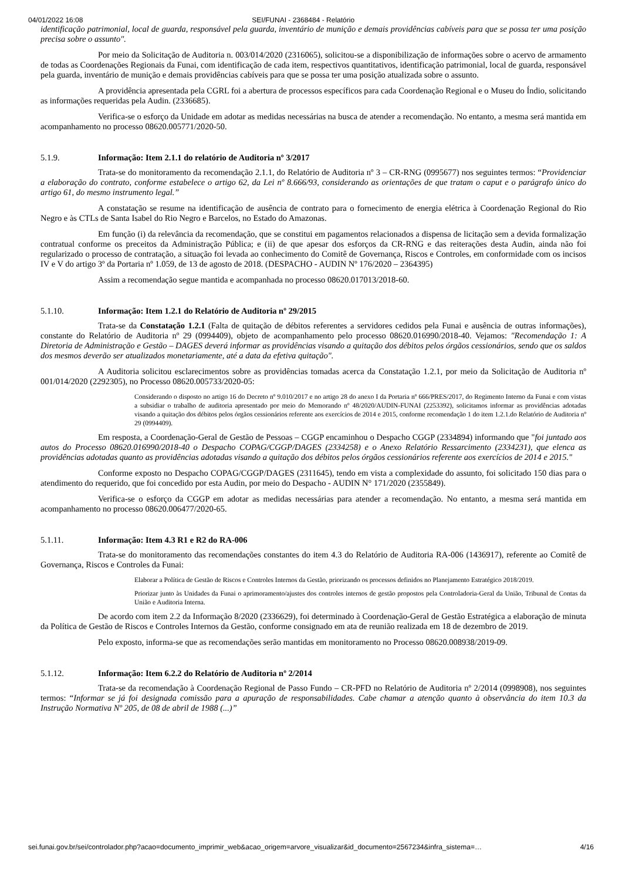04/01/2022 16:08 SEI/FUNAI - 2368484 - Relatório
identificação patrimonial, local de guarda, responsável pela guarda, inventário de munição e demais providências cabíveis para que se possa ter uma posição precisa sobre o assunto".
Por meio da Solicitação de Auditoria n. 003/014/2020 (2316065), solicitou-se a disponibilização de informações sobre o acervo de armamento de todas as Coordenações Regionais da Funai, com identificação de cada item, respectivos quantitativos, identificação patrimonial, local de guarda, responsável pela guarda, inventário de munição e demais providências cabíveis para que se possa ter uma posição atualizada sobre o assunto.
A providência apresentada pela CGRL foi a abertura de processos específicos para cada Coordenação Regional e o Museu do Índio, solicitando as informações requeridas pela Audin. (2336685).
Verifica-se o esforço da Unidade em adotar as medidas necessárias na busca de atender a recomendação. No entanto, a mesma será mantida em acompanhamento no processo 08620.005771/2020-50.
5.1.9. Informação: Item 2.1.1 do relatório de Auditoria nº 3/2017
Trata-se do monitoramento da recomendação 2.1.1, do Relatório de Auditoria nº 3 – CR-RNG (0995677) nos seguintes termos: “Providenciar a elaboração do contrato, conforme estabelece o artigo 62, da Lei nº 8.666/93, considerando as orientações de que tratam o caput e o parágrafo único do artigo 61, do mesmo instrumento legal.”
A constatação se resume na identificação de ausência de contrato para o fornecimento de energia elétrica à Coordenação Regional do Rio Negro e às CTLs de Santa Isabel do Rio Negro e Barcelos, no Estado do Amazonas.
Em função (i) da relevância da recomendação, que se constitui em pagamentos relacionados a dispensa de licitação sem a devida formalização contratual conforme os preceitos da Administração Pública; e (ii) de que apesar dos esforços da CR-RNG e das reiterações desta Audin, ainda não foi regularizado o processo de contratação, a situação foi levada ao conhecimento do Comitê de Governança, Riscos e Controles, em conformidade com os incisos IV e V do artigo 3º da Portaria nº 1.059, de 13 de agosto de 2018. (DESPACHO - AUDIN Nº 176/2020 – 2364395)
Assim a recomendação segue mantida e acompanhada no processo 08620.017013/2018-60.
5.1.10. Informação: Item 1.2.1 do Relatório de Auditoria nº 29/2015
Trata-se da Constatação 1.2.1 (Falta de quitação de débitos referentes a servidores cedidos pela Funai e ausência de outras informações), constante do Relatório de Auditoria nº 29 (0994409), objeto de acompanhamento pelo processo 08620.016990/2018-40. Vejamos: "Recomendação 1: A Diretoria de Administração e Gestão – DAGES deverá informar as providências visando a quitação dos débitos pelos órgãos cessionários, sendo que os saldos dos mesmos deverão ser atualizados monetariamente, até a data da efetiva quitação".
A Auditoria solicitou esclarecimentos sobre as providências tomadas acerca da Constatação 1.2.1, por meio da Solicitação de Auditoria nº 001/014/2020 (2292305), no Processo 08620.005733/2020-05:
Considerando o disposto no artigo 16 do Decreto nº 9.010/2017 e no artigo 28 do anexo I da Portaria nº 666/PRES/2017, do Regimento Interno da Funai e com vistas a subsidiar o trabalho de auditoria apresentado por meio do Memorando nº 48/2020/AUDIN-FUNAI (2253392), solicitamos informar as providências adotadas visando a quitação dos débitos pelos órgãos cessionários referente aos exercícios de 2014 e 2015, conforme recomendação 1 do item 1.2.1.do Relatório de Auditoria nº 29 (0994409).
Em resposta, a Coordenação-Geral de Gestão de Pessoas – CGGP encaminhou o Despacho CGGP (2334894) informando que "foi juntado aos autos do Processo 08620.016990/2018-40 o Despacho COPAG/CGGP/DAGES (2334258) e o Anexo Relatório Ressarcimento (2334231), que elenca as providências adotadas quanto as providências adotadas visando a quitação dos débitos pelos órgãos cessionários referente aos exercícios de 2014 e 2015."
Conforme exposto no Despacho COPAG/CGGP/DAGES (2311645), tendo em vista a complexidade do assunto, foi solicitado 150 dias para o atendimento do requerido, que foi concedido por esta Audin, por meio do Despacho - AUDIN N° 171/2020 (2355849).
Verifica-se o esforço da CGGP em adotar as medidas necessárias para atender a recomendação. No entanto, a mesma será mantida em acompanhamento no processo 08620.006477/2020-65.
5.1.11. Informação: Item 4.3 R1 e R2 do RA-006
Trata-se do monitoramento das recomendações constantes do item 4.3 do Relatório de Auditoria RA-006 (1436917), referente ao Comitê de Governança, Riscos e Controles da Funai:
Elaborar a Política de Gestão de Riscos e Controles Internos da Gestão, priorizando os processos definidos no Planejamento Estratégico 2018/2019.
Priorizar junto às Unidades da Funai o aprimoramento/ajustes dos controles internos de gestão propostos pela Controladoria-Geral da União, Tribunal de Contas da União e Auditoria Interna.
De acordo com item 2.2 da Informação 8/2020 (2336629), foi determinado à Coordenação-Geral de Gestão Estratégica a elaboração de minuta da Política de Gestão de Riscos e Controles Internos da Gestão, conforme consignado em ata de reunião realizada em 18 de dezembro de 2019.
Pelo exposto, informa-se que as recomendações serão mantidas em monitoramento no Processo 08620.008938/2019-09.
5.1.12. Informação: Item 6.2.2 do Relatório de Auditoria nº 2/2014
Trata-se da recomendação à Coordenação Regional de Passo Fundo – CR-PFD no Relatório de Auditoria nº 2/2014 (0998908), nos seguintes termos: “Informar se já foi designada comissão para a apuração de responsabilidades. Cabe chamar a atenção quanto à observância do item 10.3 da Instrução Normativa Nº 205, de 08 de abril de 1988 (...)”
sei.funai.gov.br/sei/controlador.php?acao=documento_imprimir_web&acao_origem=arvore_visualizar&id_documento=2567234&infra_sistema=… 4/16